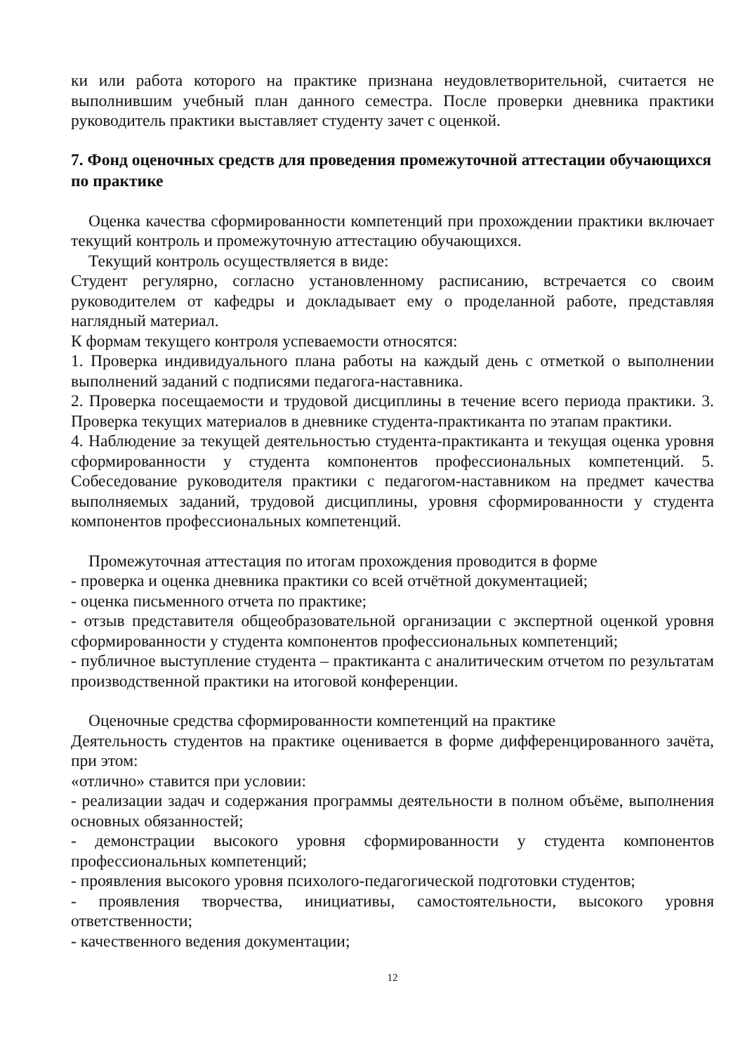ки или работа которого на практике признана неудовлетворительной, считается не выполнившим учебный план данного семестра. После проверки дневника практики руководитель практики выставляет студенту зачет с оценкой.
7. Фонд оценочных средств для проведения промежуточной аттестации обучающихся по практике
Оценка качества сформированности компетенций при прохождении практики включает текущий контроль и промежуточную аттестацию обучающихся.
Текущий контроль осуществляется в виде:
Студент регулярно, согласно установленному расписанию, встречается со своим руководителем от кафедры и докладывает ему о проделанной работе, представляя наглядный материал.
К формам текущего контроля успеваемости относятся:
1. Проверка индивидуального плана работы на каждый день с отметкой о выполнении выполнений заданий с подписями педагога-наставника.
2. Проверка посещаемости и трудовой дисциплины в течение всего периода практики. 3. Проверка текущих материалов в дневнике студента-практиканта по этапам практики.
4. Наблюдение за текущей деятельностью студента-практиканта и текущая оценка уровня сформированности у студента компонентов профессиональных компетенций. 5. Собеседование руководителя практики с педагогом-наставником на предмет качества выполняемых заданий, трудовой дисциплины, уровня сформированности у студента компонентов профессиональных компетенций.
Промежуточная аттестация по итогам прохождения проводится в форме
- проверка и оценка дневника практики со всей отчётной документацией;
- оценка письменного отчета по практике;
- отзыв представителя общеобразовательной организации с экспертной оценкой уровня сформированности у студента компонентов профессиональных компетенций;
- публичное выступление студента – практиканта с аналитическим отчетом по результатам производственной практики на итоговой конференции.
Оценочные средства сформированности компетенций на практике
Деятельность студентов на практике оценивается в форме дифференцированного зачёта, при этом:
«отлично» ставится при условии:
- реализации задач и содержания программы деятельности в полном объёме, выполнения основных обязанностей;
- демонстрации высокого уровня сформированности у студента компонентов профессиональных компетенций;
- проявления высокого уровня психолого-педагогической подготовки студентов;
- проявления творчества, инициативы, самостоятельности, высокого уровня ответственности;
- качественного ведения документации;
12